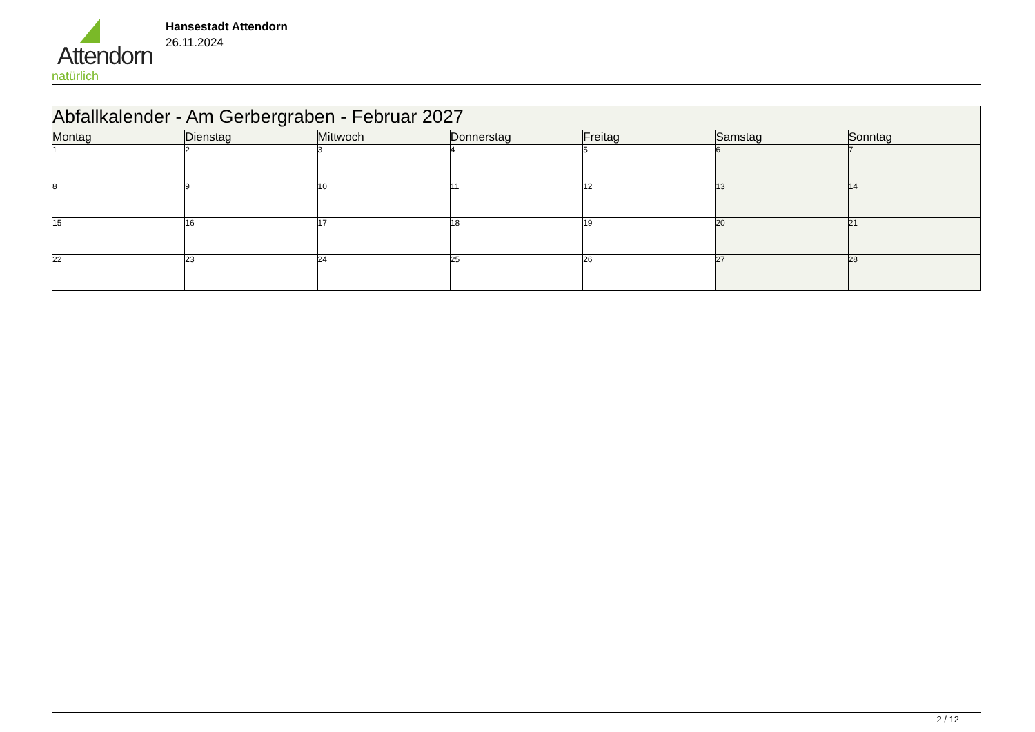Attendorn
natürlich
Hansestadt Attendorn
26.11.2024
| Abfallkalender - Am Gerbergraben - Februar 2027 | | | | | | |
| --- | --- | --- | --- | --- | --- | --- |
| Montag | Dienstag | Mittwoch | Donnerstag | Freitag | Samstag | Sonntag |
| 1 | 2 | 3 | 4 | 5 | 6 | 7 |
| 8 | 9 | 10 | 11 | 12 | 13 | 14 |
| 15 | 16 | 17 | 18 | 19 | 20 | 21 |
| 22 | 23 | 24 | 25 | 26 | 27 | 28 |
2 / 12